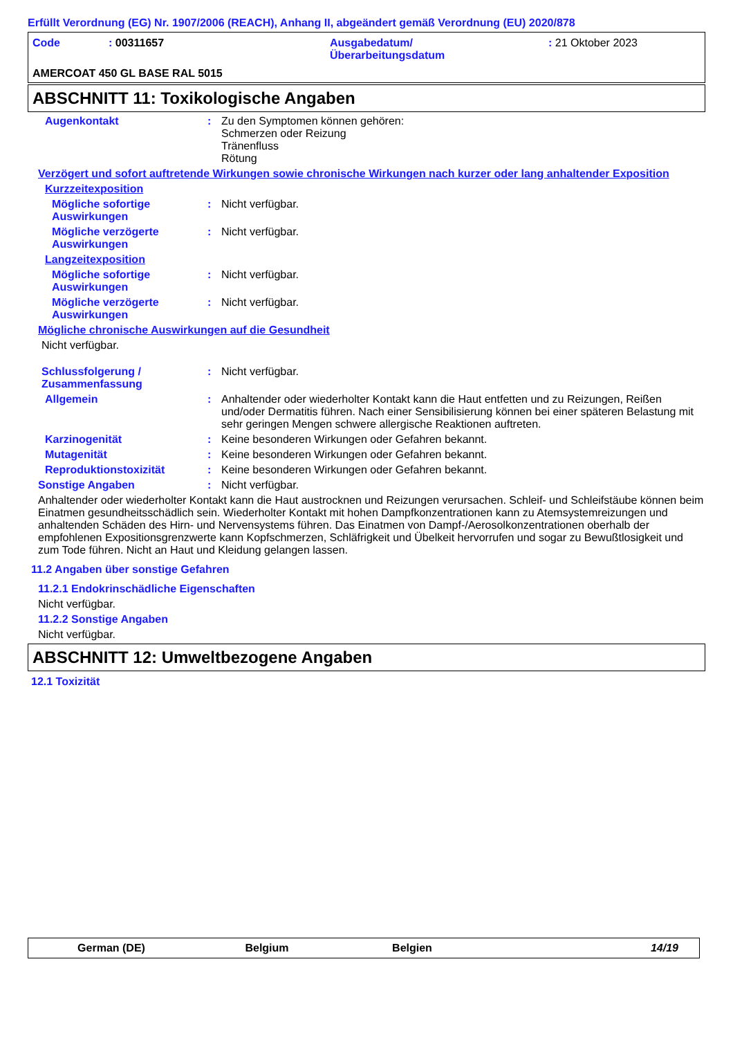Erfüllt Verordnung (EG) Nr. 1907/2006 (REACH), Anhang II, abgeändert gemäß Verordnung (EU) 2020/878
| Code | : 00311657 | Ausgabedatum/ Überarbeitungsdatum | : 21 Oktober 2023 |
AMERCOAT 450 GL BASE RAL 5015
ABSCHNITT 11: Toxikologische Angaben
Augenkontakt : Zu den Symptomen können gehören:
Schmerzen oder Reizung
Tränenfluss
Rötung
Verzögert und sofort auftretende Wirkungen sowie chronische Wirkungen nach kurzer oder lang anhaltender Exposition
Kurzzeitexposition
Mögliche sofortige Auswirkungen
: Nicht verfügbar.
Mögliche verzögerte Auswirkungen
: Nicht verfügbar.
Langzeitexposition
Mögliche sofortige Auswirkungen
: Nicht verfügbar.
Mögliche verzögerte Auswirkungen
: Nicht verfügbar.
Mögliche chronische Auswirkungen auf die Gesundheit
Nicht verfügbar.
Schlussfolgerung / Zusammenfassung
: Nicht verfügbar.
Allgemein : Anhaltender oder wiederholter Kontakt kann die Haut entfetten und zu Reizungen, Reißen und/oder Dermatitis führen. Nach einer Sensibilisierung können bei einer späteren Belastung mit sehr geringen Mengen schwere allergische Reaktionen auftreten.
Karzinogenität : Keine besonderen Wirkungen oder Gefahren bekannt.
Mutagenität : Keine besonderen Wirkungen oder Gefahren bekannt.
Reproduktionstoxizität : Keine besonderen Wirkungen oder Gefahren bekannt.
Sonstige Angaben : Nicht verfügbar.
Anhaltender oder wiederholter Kontakt kann die Haut austrocknen und Reizungen verursachen. Schleif- und Schleifstäube können beim Einatmen gesundheitsschädlich sein. Wiederholter Kontakt mit hohen Dampfkonzentrationen kann zu Atemsystemreizungen und anhaltenden Schäden des Hirn- und Nervensystems führen. Das Einatmen von Dampf-/Aerosolkonzentrationen oberhalb der empfohlenen Expositionsgrenzwerte kann Kopfschmerzen, Schläfrigkeit und Übelkeit hervorrufen und sogar zu Bewußtlosigkeit und zum Tode führen. Nicht an Haut und Kleidung gelangen lassen.
11.2 Angaben über sonstige Gefahren
11.2.1 Endokrinschädliche Eigenschaften
Nicht verfügbar.
11.2.2 Sonstige Angaben
Nicht verfügbar.
ABSCHNITT 12: Umweltbezogene Angaben
12.1 Toxizität
German (DE) Belgium Belgien 14/19